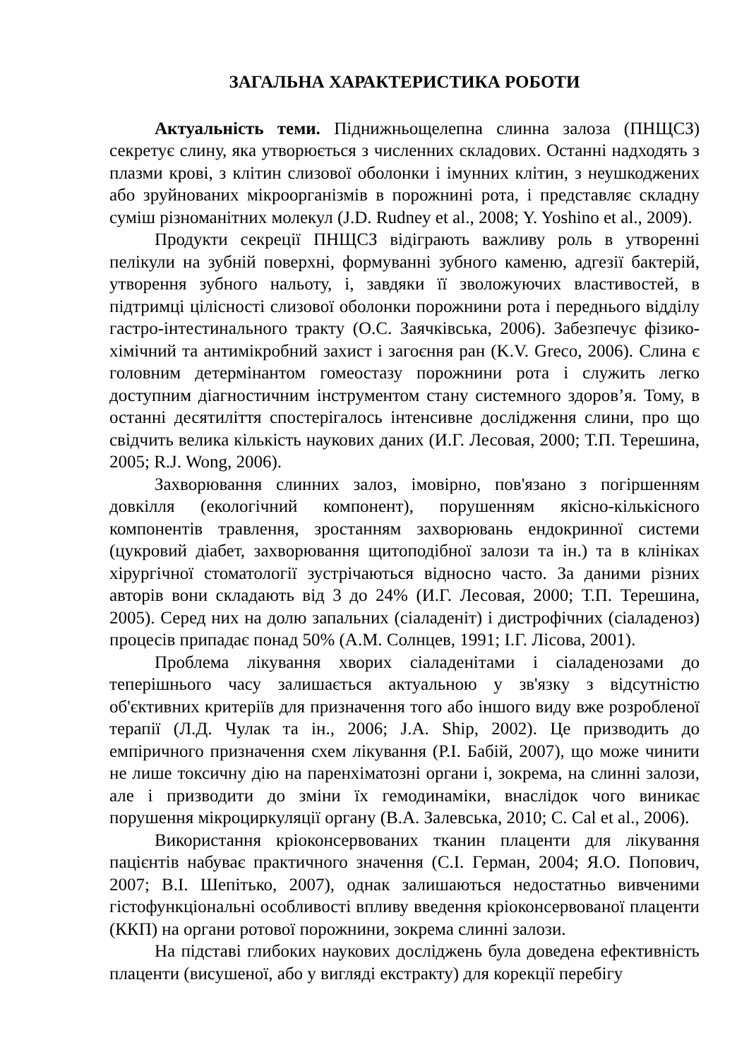ЗАГАЛЬНА ХАРАКТЕРИСТИКА РОБОТИ
Актуальність теми. Піднижньощелепна слинна залоза (ПНЩСЗ) секретує слину, яка утворюється з численних складових. Останні надходять з плазми крові, з клітин слизової оболонки і імунних клітин, з неушкоджених або зруйнованих мікроорганізмів в порожнині рота, і представляє складну суміш різноманітних молекул (J.D. Rudney et al., 2008; Y. Yoshino et al., 2009).
Продукти секреції ПНЩСЗ відіграють важливу роль в утворенні пелікули на зубній поверхні, формуванні зубного каменю, адгезії бактерій, утворення зубного нальоту, і, завдяки її зволожуючих властивостей, в підтримці цілісності слизової оболонки порожнини рота і переднього відділу гастро-інтестинального тракту (О.С. Заячківська, 2006). Забезпечує фізико-хімічний та антимікробний захист і загоєння ран (K.V. Greco, 2006). Слина є головним детермінантом гомеостазу порожнини рота і служить легко доступним діагностичним інструментом стану системного здоров’я. Тому, в останні десятиліття спостерігалось інтенсивне дослідження слини, про що свідчить велика кількість наукових даних (И.Г. Лесовая, 2000; Т.П. Терешина, 2005; R.J. Wong, 2006).
Захворювання слинних залоз, імовірно, пов'язано з погіршенням довкілля (екологічний компонент), порушенням якісно-кількісного компонентів травлення, зростанням захворювань ендокринної системи (цукровий діабет, захворювання щитоподібної залози та ін.) та в клініках хірургічної стоматології зустрічаються відносно часто. За даними різних авторів вони складають від 3 до 24% (И.Г. Лесовая, 2000; Т.П. Терешина, 2005). Серед них на долю запальних (сіаладеніт) і дистрофічних (сіаладеноз) процесів припадає понад 50% (А.М. Солнцев, 1991; І.Г. Лісова, 2001).
Проблема лікування хворих сіаладенітами і сіаладенозами до теперішнього часу залишається актуальною у зв'язку з відсутністю об'єктивних критеріїв для призначення того або іншого виду вже розробленої терапії (Л.Д. Чулак та ін., 2006; J.A. Ship, 2002). Це призводить до емпіричного призначення схем лікування (Р.І. Бабій, 2007), що може чинити не лише токсичну дію на паренхіматозні органи і, зокрема, на слинні залози, але і призводити до зміни їх гемодинаміки, внаслідок чого виникає порушення мікроциркуляції органу (В.А. Залевська, 2010; C. Cal et al., 2006).
Використання кріоконсервованих тканин плаценти для лікування пацієнтів набуває практичного значення (С.І. Герман, 2004; Я.О. Попович, 2007; В.І. Шепітько, 2007), однак залишаються недостатньо вивченими гістофункціональні особливості впливу введення кріоконсервованої плаценти (ККП) на органи ротової порожнини, зокрема слинні залози.
На підставі глибоких наукових досліджень була доведена ефективність плаценти (висушеної, або у вигляді екстракту) для корекції перебігу